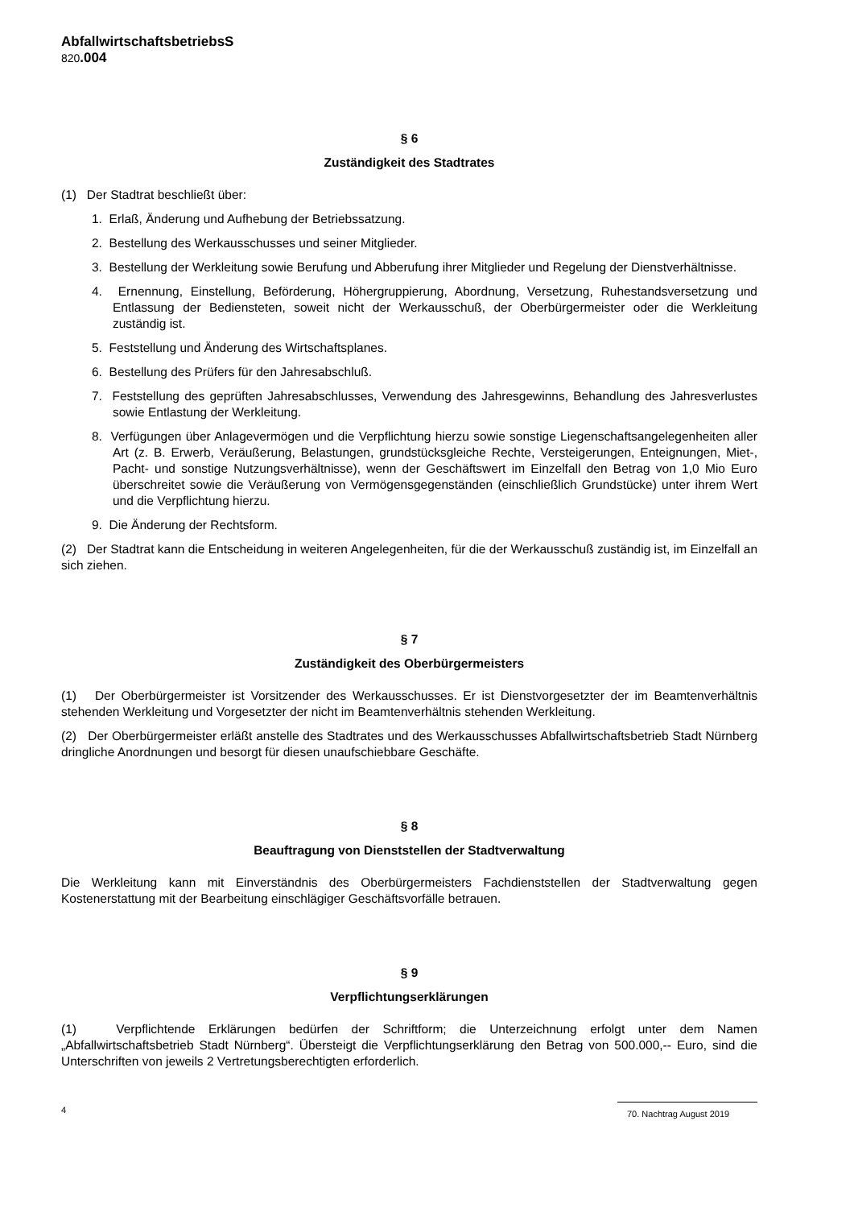AbfallwirtschaftsbetriebsS
820.004
§ 6
Zuständigkeit des Stadtrates
(1) Der Stadtrat beschließt über:
1. Erlaß, Änderung und Aufhebung der Betriebssatzung.
2. Bestellung des Werkausschusses und seiner Mitglieder.
3. Bestellung der Werkleitung sowie Berufung und Abberufung ihrer Mitglieder und Regelung der Dienstverhältnisse.
4. Ernennung, Einstellung, Beförderung, Höhergruppierung, Abordnung, Versetzung, Ruhestandsversetzung und Entlassung der Bediensteten, soweit nicht der Werkausschuß, der Oberbürgermeister oder die Werkleitung zuständig ist.
5. Feststellung und Änderung des Wirtschaftsplanes.
6. Bestellung des Prüfers für den Jahresabschluß.
7. Feststellung des geprüften Jahresabschlusses, Verwendung des Jahresgewinns, Behandlung des Jahresverlustes sowie Entlastung der Werkleitung.
8. Verfügungen über Anlagevermögen und die Verpflichtung hierzu sowie sonstige Liegenschaftsangelegenheiten aller Art (z. B. Erwerb, Veräußerung, Belastungen, grundstücksgleiche Rechte, Versteigerungen, Enteignungen, Miet-, Pacht- und sonstige Nutzungsverhältnisse), wenn der Geschäftswert im Einzelfall den Betrag von 1,0 Mio Euro überschreitet sowie die Veräußerung von Vermögensgegenständen (einschließlich Grundstücke) unter ihrem Wert und die Verpflichtung hierzu.
9. Die Änderung der Rechtsform.
(2) Der Stadtrat kann die Entscheidung in weiteren Angelegenheiten, für die der Werkausschuß zuständig ist, im Einzelfall an sich ziehen.
§ 7
Zuständigkeit des Oberbürgermeisters
(1) Der Oberbürgermeister ist Vorsitzender des Werkausschusses. Er ist Dienstvorgesetzter der im Beamtenverhältnis stehenden Werkleitung und Vorgesetzter der nicht im Beamtenverhältnis stehenden Werkleitung.
(2) Der Oberbürgermeister erläßt anstelle des Stadtrates und des Werkausschusses Abfallwirtschaftsbetrieb Stadt Nürnberg dringliche Anordnungen und besorgt für diesen unaufschiebbare Geschäfte.
§ 8
Beauftragung von Dienststellen der Stadtverwaltung
Die Werkleitung kann mit Einverständnis des Oberbürgermeisters Fachdienststellen der Stadtverwaltung gegen Kostenerstattung mit der Bearbeitung einschlägiger Geschäftsvorfälle betrauen.
§ 9
Verpflichtungserklärungen
(1) Verpflichtende Erklärungen bedürfen der Schriftform; die Unterzeichnung erfolgt unter dem Namen „Abfallwirtschaftsbetrieb Stadt Nürnberg“. Übersteigt die Verpflichtungserklärung den Betrag von 500.000,-- Euro, sind die Unterschriften von jeweils 2 Vertretungsberechtigten erforderlich.
4 70. Nachtrag August 2019